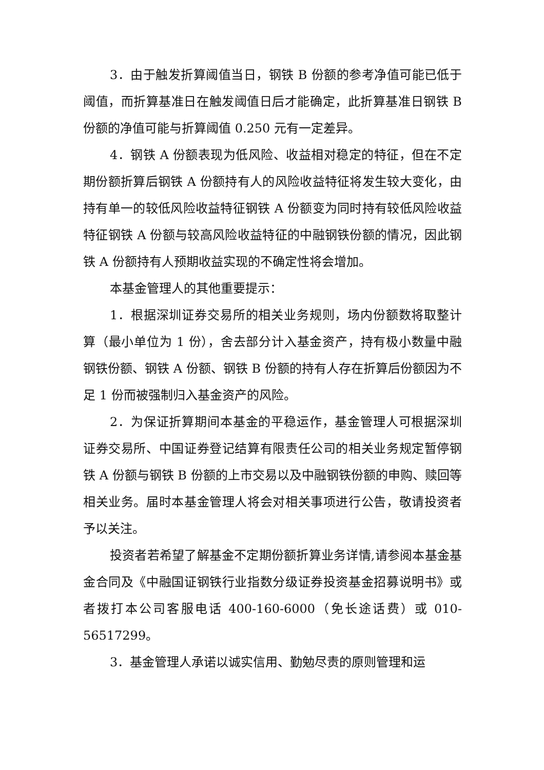3．由于触发折算阈值当日，钢铁 B 份额的参考净值可能已低于阈值，而折算基准日在触发阈值日后才能确定，此折算基准日钢铁 B 份额的净值可能与折算阈值 0.250 元有一定差异。
4．钢铁 A 份额表现为低风险、收益相对稳定的特征，但在不定期份额折算后钢铁 A 份额持有人的风险收益特征将发生较大变化，由持有单一的较低风险收益特征钢铁 A 份额变为同时持有较低风险收益特征钢铁 A 份额与较高风险收益特征的中融钢铁份额的情况，因此钢铁 A 份额持有人预期收益实现的不确定性将会增加。
本基金管理人的其他重要提示：
1．根据深圳证券交易所的相关业务规则，场内份额数将取整计算（最小单位为 1 份），舍去部分计入基金资产，持有极小数量中融钢铁份额、钢铁 A 份额、钢铁 B 份额的持有人存在折算后份额因为不足 1 份而被强制归入基金资产的风险。
2．为保证折算期间本基金的平稳运作，基金管理人可根据深圳证券交易所、中国证券登记结算有限责任公司的相关业务规定暂停钢铁 A 份额与钢铁 B 份额的上市交易以及中融钢铁份额的申购、赎回等相关业务。届时本基金管理人将会对相关事项进行公告，敬请投资者予以关注。
投资者若希望了解基金不定期份额折算业务详情,请参阅本基金基金合同及《中融国证钢铁行业指数分级证券投资基金招募说明书》或者拨打本公司客服电话 400-160-6000（免长途话费）或 010-56517299。
3．基金管理人承诺以诚实信用、勤勉尽责的原则管理和运